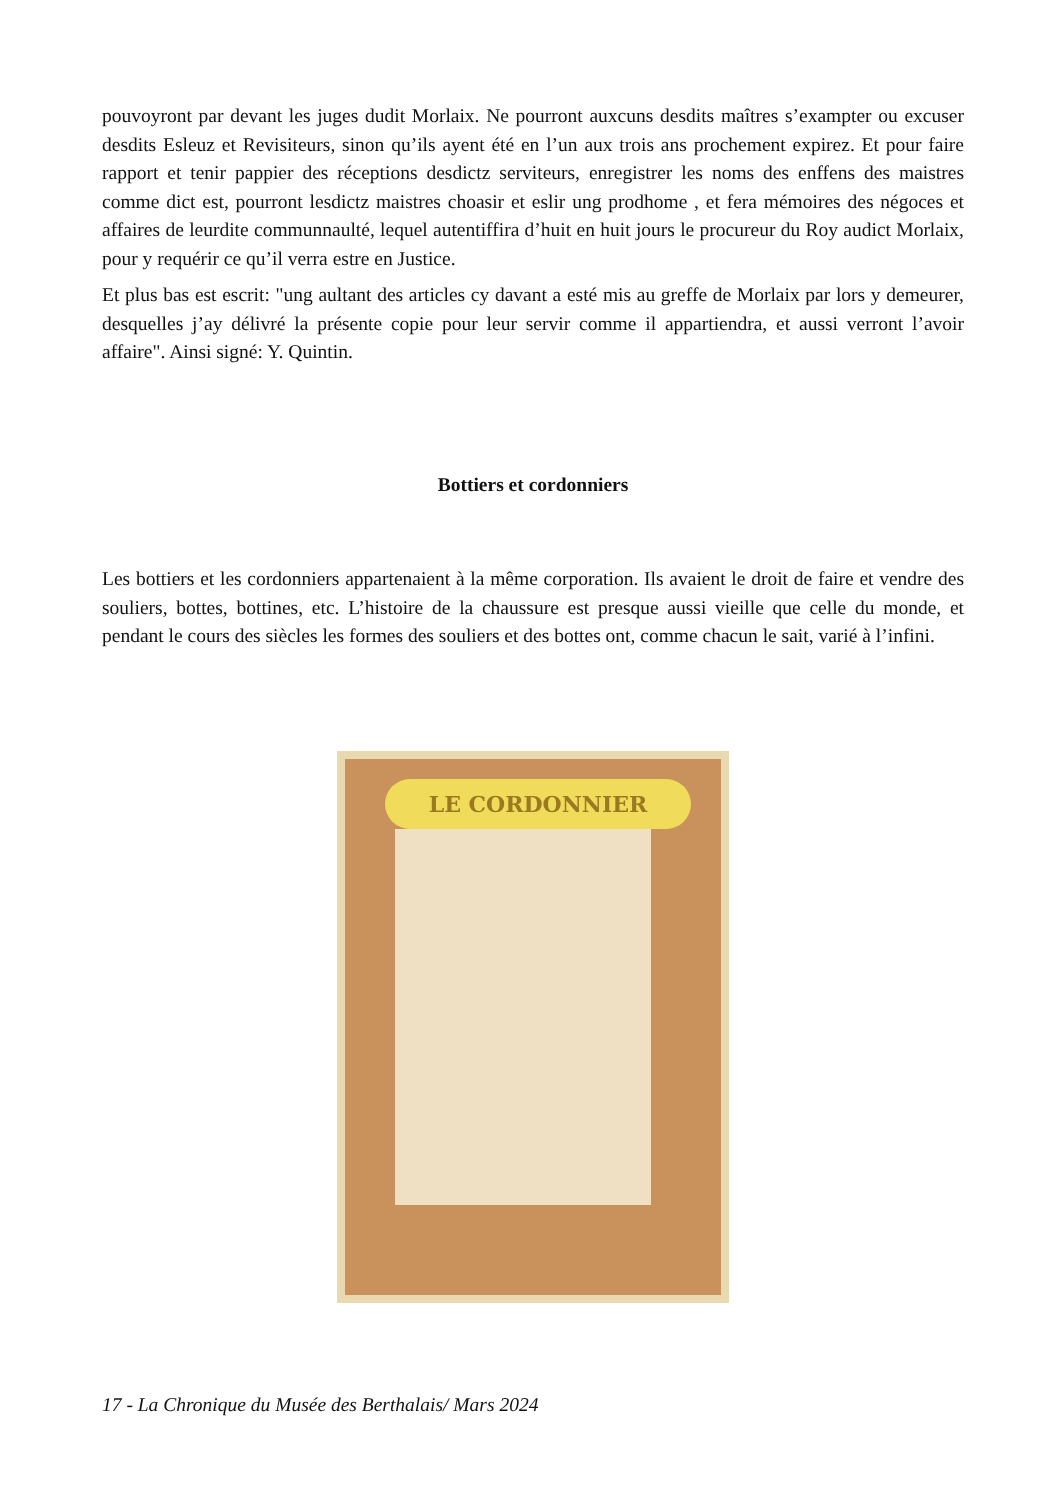pouvoyront par devant les juges dudit Morlaix. Ne pourront auxcuns desdits maîtres s’exampter ou excuser desdits Esleuz et Revisiteurs, sinon qu’ils ayent été en l’un aux trois ans prochement expirez. Et pour faire rapport et tenir pappier des réceptions desdictz serviteurs, enregistrer les noms des enffens des maistres comme dict est, pourront lesdictz maistres choasir et eslir ung prodhome , et fera mémoires des négoces et affaires de leurdite communnaulté, lequel autentiffira d’huit en huit jours le procureur du Roy audict Morlaix, pour y requérir ce qu’il verra estre en Justice.
Et plus bas est escrit: "ung aultant des articles cy davant a esté mis au greffe de Morlaix par lors y demeurer, desquelles j’ay délivré la présente copie pour leur servir comme il appartiendra, et aussi verront l’avoir affaire". Ainsi signé: Y. Quintin.
Bottiers et cordonniers
Les bottiers et les cordonniers appartenaient à la même corporation. Ils avaient le droit de faire et vendre des souliers, bottes, bottines, etc. L’histoire de la chaussure est presque aussi vieille que celle du monde, et pendant le cours des siècles les formes des souliers et des bottes ont, comme chacun le sait, varié à l’infini.
LE CORDONNIER
17 - La Chronique du Musée des Berthalais/ Mars 2024